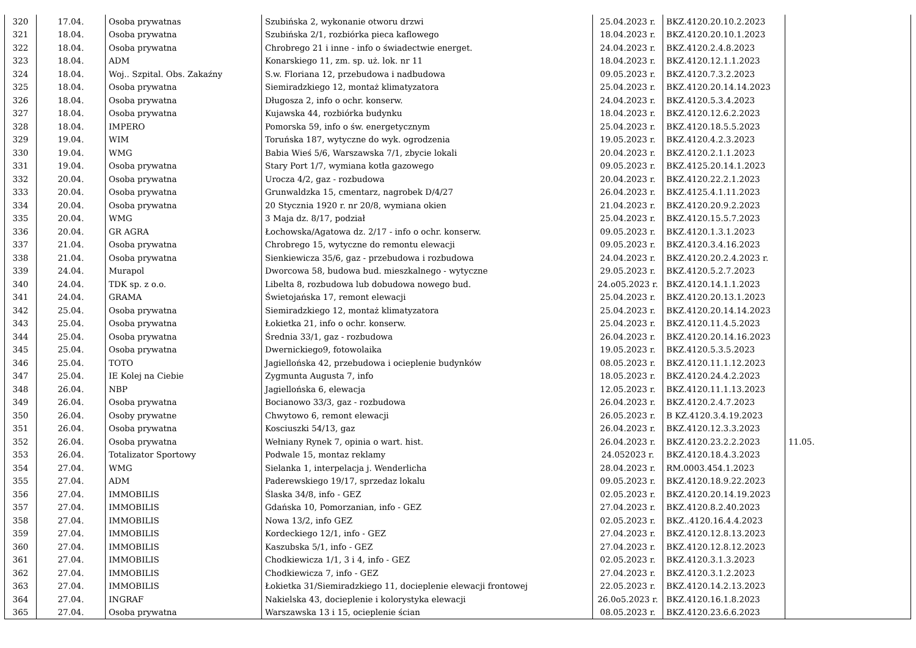| 320 | 17.04. | Osoba prywatnas | Szubińska 2, wykonanie otworu drzwi | 25.04.2023 r. | BKZ.4120.20.10.2.2023 | |
| 321 | 18.04. | Osoba prywatna | Szubińska 2/1, rozbiórka pieca kaflowego | 18.04.2023 r. | BKZ.4120.20.10.1.2023 | |
| 322 | 18.04. | Osoba prywatna | Chrobrego 21 i inne - info o świadectwie energet. | 24.04.2023 r. | BKZ.4120.2.4.8.2023 | |
| 323 | 18.04. | ADM | Konarskiego 11, zm. sp. uż. lok. nr 11 | 18.04.2023 r. | BKZ.4120.12.1.1.2023 | |
| 324 | 18.04. | Woj.. Szpital. Obs. Zakaźny | S.w. Floriana 12, przebudowa i nadbudowa | 09.05.2023 r. | BKZ.4120.7.3.2.2023 | |
| 325 | 18.04. | Osoba prywatna | Siemiradzkiego 12, montaż klimatyzatora | 25.04.2023 r. | BKZ.4120.20.14.14.2023 | |
| 326 | 18.04. | Osoba prywatna | Długosza 2, info o ochr. konserw. | 24.04.2023 r. | BKZ.4120.5.3.4.2023 | |
| 327 | 18.04. | Osoba prywatna | Kujawska 44, rozbiórka budynku | 18.04.2023 r. | BKZ.4120.12.6.2.2023 | |
| 328 | 18.04. | IMPERO | Pomorska 59, info o św. energetycznym | 25.04.2023 r. | BKZ.4120.18.5.5.2023 | |
| 329 | 19.04. | WIM | Toruńska 187, wytyczne do wyk. ogrodzenia | 19.05.2023 r. | BKZ.4120.4.2.3.2023 | |
| 330 | 19.04. | WMG | Babia Wieś 5/6, Warszawska 7/1, zbycie lokali | 20.04.2023 r. | BKZ.4120.2.1.1.2023 | |
| 331 | 19.04. | Osoba prywatna | Stary Port 1/7, wymiana kotła gazowego | 09.05.2023 r. | BKZ.4125.20.14.1.2023 | |
| 332 | 20.04. | Osoba prywatna | Urocza 4/2, gaz - rozbudowa | 20.04.2023 r. | BKZ.4120.22.2.1.2023 | |
| 333 | 20.04. | Osoba prywatna | Grunwaldzka 15, cmentarz, nagrobek D/4/27 | 26.04.2023 r. | BKZ.4125.4.1.11.2023 | |
| 334 | 20.04. | Osoba prywatna | 20 Stycznia 1920 r. nr 20/8, wymiana okien | 21.04.2023 r. | BKZ.4120.20.9.2.2023 | |
| 335 | 20.04. | WMG | 3 Maja dz. 8/17, podział | 25.04.2023 r. | BKZ.4120.15.5.7.2023 | |
| 336 | 20.04. | GR AGRA | Łochowska/Agatowa dz. 2/17 - info o ochr. konserw. | 09.05.2023 r. | BKZ.4120.1.3.1.2023 | |
| 337 | 21.04. | Osoba prywatna | Chrobrego 15, wytyczne do remontu elewacji | 09.05.2023 r. | BKZ.4120.3.4.16.2023 | |
| 338 | 21.04. | Osoba prywatna | Sienkiewicza 35/6, gaz - przebudowa i rozbudowa | 24.04.2023 r. | BKZ.4120.20.2.4.2023 r. | |
| 339 | 24.04. | Murapol | Dworcowa 58, budowa bud. mieszkalnego - wytyczne | 29.05.2023 r. | BKZ.4120.5.2.7.2023 | |
| 340 | 24.04. | TDK sp. z o.o. | Libelta 8, rozbudowa lub dobudowa nowego bud. | 24.o05.2023 r. | BKZ.4120.14.1.1.2023 | |
| 341 | 24.04. | GRAMA | Świetojańska 17, remont elewacji | 25.04.2023 r. | BKZ.4120.20.13.1.2023 | |
| 342 | 25.04. | Osoba prywatna | Siemiradzkiego 12, montaż klimatyzatora | 25.04.2023 r. | BKZ.4120.20.14.14.2023 | |
| 343 | 25.04. | Osoba prywatna | Łokietka 21, info o ochr. konserw. | 25.04.2023 r. | BKZ.4120.11.4.5.2023 | |
| 344 | 25.04. | Osoba prywatna | Średnia 33/1, gaz - rozbudowa | 26.04.2023 r. | BKZ.4120.20.14.16.2023 | |
| 345 | 25.04. | Osoba prywatna | Dwernickiego9, fotowolaika | 19.05.2023 r. | BKZ.4120.5.3.5.2023 | |
| 346 | 25.04. | TOTO | Jagiellońska 42, przebudowa i ocieplenie budynków | 08.05.2023 r. | BKZ.4120.11.1.12.2023 | |
| 347 | 25.04. | IE Kolej na Ciebie | Zygmunta Augusta 7, info | 18.05.2023 r. | BKZ.4120.24.4.2.2023 | |
| 348 | 26.04. | NBP | Jagiellońska 6, elewacja | 12.05.2023 r. | BKZ.4120.11.1.13.2023 | |
| 349 | 26.04. | Osoba prywatna | Bocianowo 33/3, gaz - rozbudowa | 26.04.2023 r. | BKZ.4120.2.4.7.2023 | |
| 350 | 26.04. | Osoby prywatne | Chwytowo 6, remont elewacji | 26.05.2023 r. | B KZ.4120.3.4.19.2023 | |
| 351 | 26.04. | Osoba prywatna | Kosciuszki 54/13, gaz | 26.04.2023 r. | BKZ.4120.12.3.3.2023 | |
| 352 | 26.04. | Osoba prywatna | Wełniany Rynek 7, opinia o wart. hist. | 26.04.2023 r. | BKZ.4120.23.2.2.2023 | 11.05. |
| 353 | 26.04. | Totalizator Sportowy | Podwale 15, montaz reklamy | 24.052023 r. | BKZ.4120.18.4.3.2023 | |
| 354 | 27.04. | WMG | Sielanka 1, interpelacja j. Wenderlicha | 28.04.2023 r. | RM.0003.454.1.2023 | |
| 355 | 27.04. | ADM | Paderewskiego 19/17, sprzedaz lokalu | 09.05.2023 r. | BKZ.4120.18.9.22.2023 | |
| 356 | 27.04. | IMMOBILIS | Ślaska 34/8, info - GEZ | 02.05.2023 r. | BKZ.4120.20.14.19.2023 | |
| 357 | 27.04. | IMMOBILIS | Gdańska 10, Pomorzanian, info - GEZ | 27.04.2023 r. | BKZ.4120.8.2.40.2023 | |
| 358 | 27.04. | IMMOBILIS | Nowa 13/2, info GEZ | 02.05.2023 r. | BKZ..4120.16.4.4.2023 | |
| 359 | 27.04. | IMMOBILIS | Kordeckiego 12/1, info - GEZ | 27.04.2023 r. | BKZ.4120.12.8.13.2023 | |
| 360 | 27.04. | IMMOBILIS | Kaszubska 5/1, info - GEZ | 27.04.2023 r. | BKZ.4120.12.8.12.2023 | |
| 361 | 27.04. | IMMOBILIS | Chodkiewicza 1/1, 3 i 4, info - GEZ | 02.05.2023 r. | BKZ.4120.3.1.3.2023 | |
| 362 | 27.04. | IMMOBILIS | Chodkiewicza 7, info - GEZ | 27.04.2023 r. | BKZ.4120.3.1.2.2023 | |
| 363 | 27.04. | IMMOBILIS | Łokietka 31/Siemiradzkiego 11, docieplenie elewacji frontowej | 22.05.2023 r. | BKZ.4120.14.2.13.2023 | |
| 364 | 27.04. | INGRAF | Nakielska 43, docieplenie i kolorystyka elewacji | 26.0o5.2023 r. | BKZ.4120.16.1.8.2023 | |
| 365 | 27.04. | Osoba prywatna | Warszawska 13 i 15, ocieplenie ścian | 08.05.2023 r. | BKZ.4120.23.6.6.2023 | |